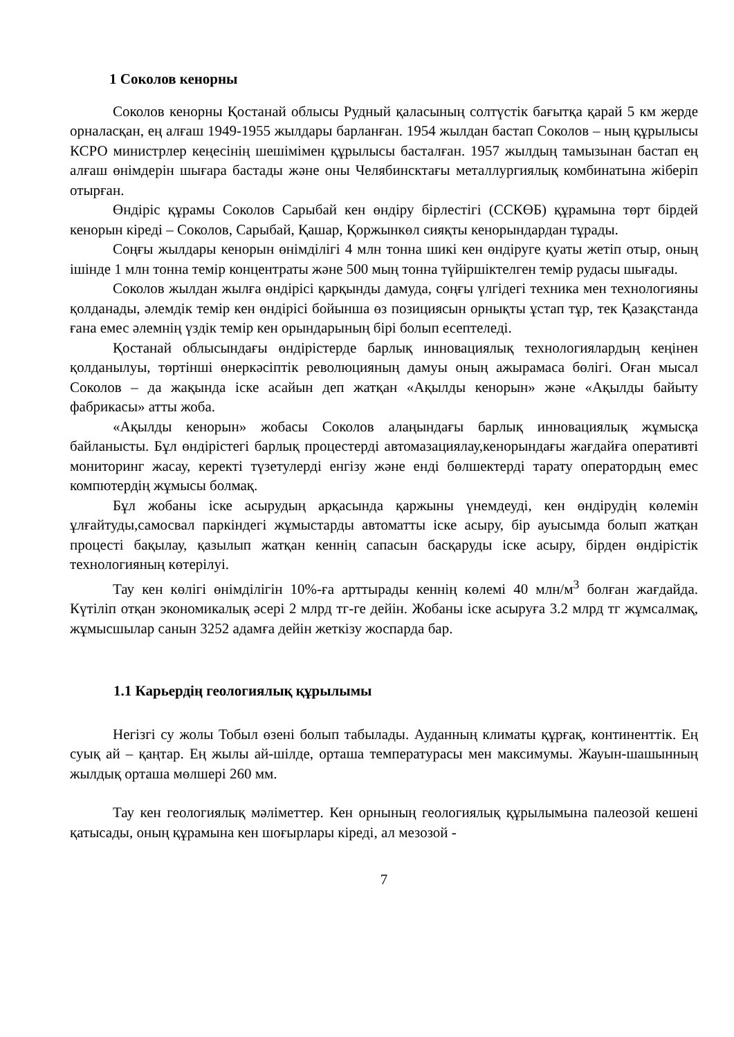1 Соколов кенорны
Соколов кенорны Қостанай облысы Рудный қаласының солтүстік бағытқа қарай 5 км жерде орналасқан, ең алғаш 1949-1955 жылдары барланған. 1954 жылдан бастап Соколов – ның құрылысы КСРО министрлер кеңесінің шешімімен құрылысы басталған. 1957 жылдың тамызынан бастап ең алғаш өнімдерін шығара бастады және оны Челябинсктағы металлургиялық комбинатына жіберіп отырған.
Өндіріс құрамы Соколов Сарыбай кен өндіру бірлестігі (ССКӨБ) құрамына төрт бірдей кенорын кіреді – Соколов, Сарыбай, Қашар, Қоржынкөл сияқты кенорындардан тұрады.
Соңғы жылдары кенорын өнімділігі 4 млн тонна шикі кен өндіруге қуаты жетіп отыр, оның ішінде 1 млн тонна темір концентраты және 500 мың тонна түйіршіктелген темір рудасы шығады.
Соколов жылдан жылға өндірісі қарқынды дамуда, соңғы үлгідегі техника мен технологияны қолданады, әлемдік темір кен өндірісі бойынша өз позициясын орнықты ұстап тұр, тек Қазақстанда ғана емес әлемнің үздік темір кен орындарының бірі болып есептеледі.
Қостанай облысындағы өндірістерде барлық инновациялық технологиялардың кеңінен қолданылуы, төртінші өнеркәсіптік революцияның дамуы оның ажырамаса бөлігі. Оған мысал Соколов – да жақында іске асайын деп жатқан «Ақылды кенорын» және «Ақылды байыту фабрикасы» атты жоба.
«Ақылды кенорын» жобасы Соколов алаңындағы барлық инновациялық жұмысқа байланысты. Бұл өндірістегі барлық процестерді автомазациялау,кенорындағы жағдайға оперативті мониторинг жасау, керекті түзетулерді енгізу және енді бөлшектерді тарату оператордың емес компютердің жұмысы болмақ.
Бұл жобаны іске асырудың арқасында қаржыны үнемдеуді, кен өндірудің көлемін ұлғайтуды,самосвал паркіндегі жұмыстарды автоматты іске асыру, бір ауысымда болып жатқан процесті бақылау, қазылып жатқан кеннің сапасын басқаруды іске асыру, бірден өндірістік технологияның көтерілуі.
Тау кен көлігі өнімділігін 10%-ға арттырады кеннің көлемі 40 млн/м<sup>3</sup> болған жағдайда. Күтіліп отқан экономикалық әсері 2 млрд тг-ге дейін. Жобаны іске асыруға 3.2 млрд тг жұмсалмақ, жұмысшылар санын 3252 адамға дейін жеткізу жоспарда бар.
1.1 Карьердің геологиялық құрылымы
Негізгі су жолы Тобыл өзені болып табылады. Ауданның климаты құрғақ, континенттік. Ең суық ай – қаңтар. Ең жылы ай-шілде, орташа температурасы мен максимумы. Жауын-шашынның жылдық орташа мөлшері 260 мм.
Тау кен геологиялық мәліметтер. Кен орнының геологиялық құрылымына палеозой кешені қатысады, оның құрамына кен шоғырлары кіреді, ал мезозой -
7